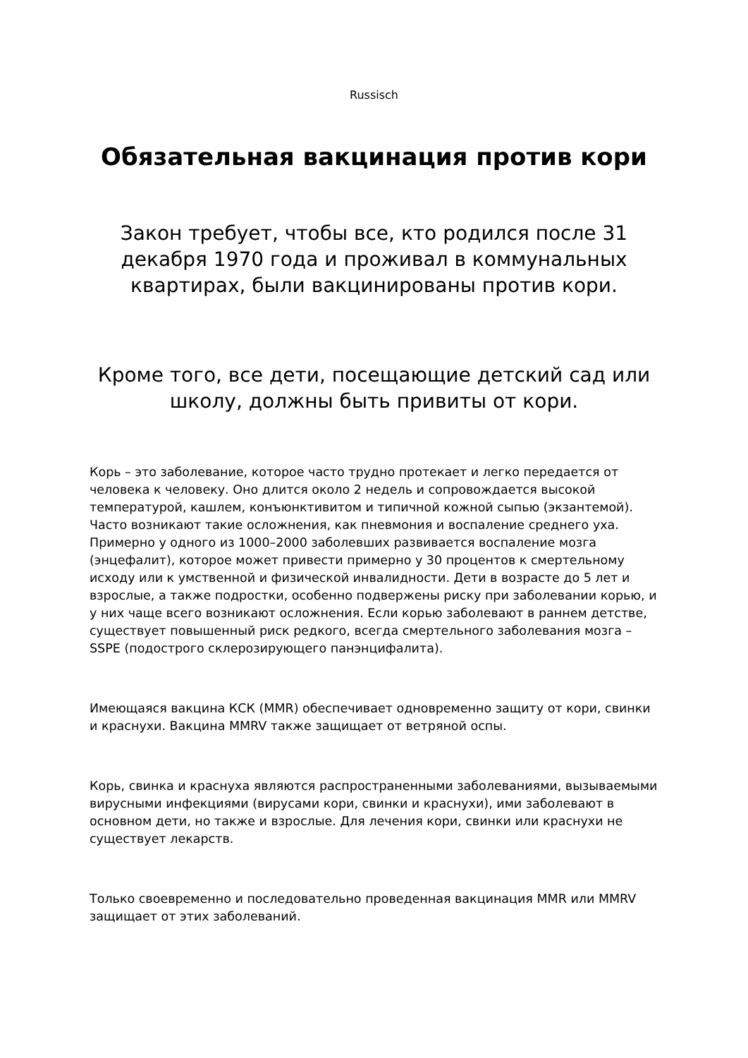Russisch
Обязательная вакцинация против кори
Закон требует, чтобы все, кто родился после 31 декабря 1970 года и проживал в коммунальных квартирах, были вакцинированы против кори.
Кроме того, все дети, посещающие детский сад или школу, должны быть привиты от кори.
Корь – это заболевание, которое часто трудно протекает и легко передается от человека к человеку. Оно длится около 2 недель и сопровождается высокой температурой, кашлем, конъюнктивитом и типичной кожной сыпью (экзантемой). Часто возникают такие осложнения, как пневмония и воспаление среднего уха. Примерно у одного из 1000–2000 заболевших развивается воспаление мозга (энцефалит), которое может привести примерно у 30 процентов к смертельному исходу или к умственной и физической инвалидности. Дети в возрасте до 5 лет и взрослые, а также подростки, особенно подвержены риску при заболевании корью, и у них чаще всего возникают осложнения. Если корью заболевают в раннем детстве, существует повышенный риск редкого, всегда смертельного заболевания мозга –SSPE (подострого склерозирующего панэнцифалита).
Имеющаяся вакцина КСК (MMR) обеспечивает одновременно защиту от кори, свинки и краснухи. Вакцина MMRV также защищает от ветряной оспы.
Корь, свинка и краснуха являются распространенными заболеваниями, вызываемыми вирусными инфекциями (вирусами кори, свинки и краснухи), ими заболевают в основном дети, но также и взрослые. Для лечения кори, свинки или краснухи не существует лекарств.
Только своевременно и последовательно проведенная вакцинация MMR или MMRV защищает от этих заболеваний.